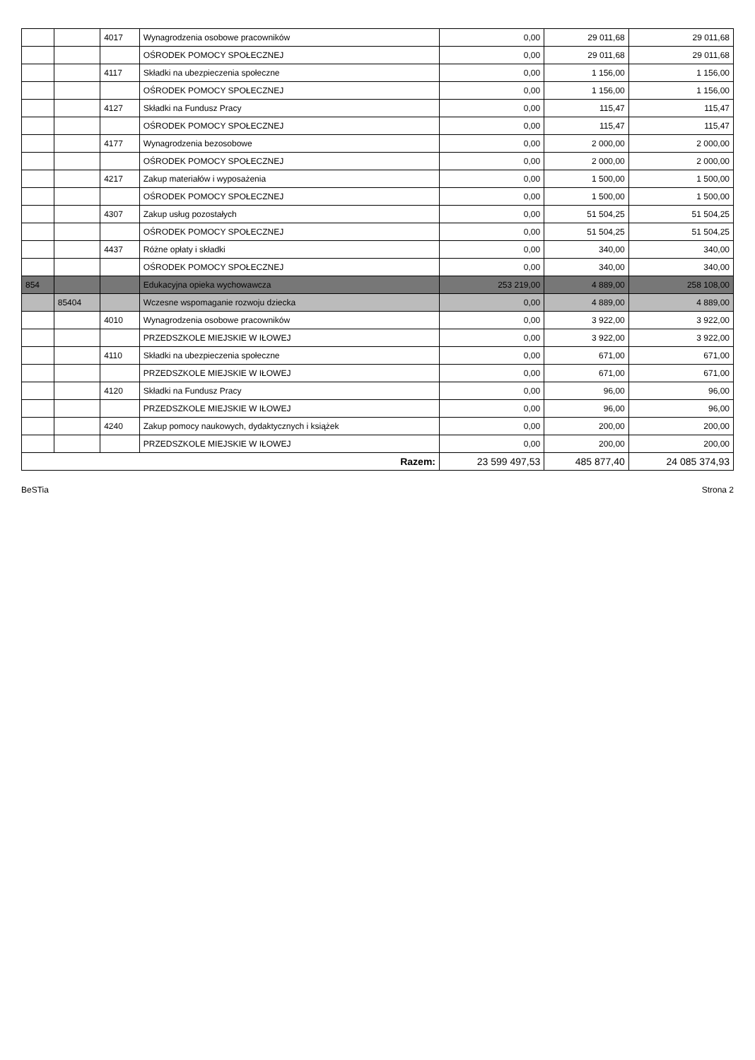| | | 4017 | Wynagrodzenia osobowe pracowników | 0,00 | 29 011,68 | 29 011,68 |
| | | | OŚRODEK POMOCY SPOŁECZNEJ | 0,00 | 29 011,68 | 29 011,68 |
| | | 4117 | Składki na ubezpieczenia społeczne | 0,00 | 1 156,00 | 1 156,00 |
| | | | OŚRODEK POMOCY SPOŁECZNEJ | 0,00 | 1 156,00 | 1 156,00 |
| | | 4127 | Składki na Fundusz Pracy | 0,00 | 115,47 | 115,47 |
| | | | OŚRODEK POMOCY SPOŁECZNEJ | 0,00 | 115,47 | 115,47 |
| | | 4177 | Wynagrodzenia bezosobowe | 0,00 | 2 000,00 | 2 000,00 |
| | | | OŚRODEK POMOCY SPOŁECZNEJ | 0,00 | 2 000,00 | 2 000,00 |
| | | 4217 | Zakup materiałów i wyposażenia | 0,00 | 1 500,00 | 1 500,00 |
| | | | OŚRODEK POMOCY SPOŁECZNEJ | 0,00 | 1 500,00 | 1 500,00 |
| | | 4307 | Zakup usług pozostałych | 0,00 | 51 504,25 | 51 504,25 |
| | | | OŚRODEK POMOCY SPOŁECZNEJ | 0,00 | 51 504,25 | 51 504,25 |
| | | 4437 | Różne opłaty i składki | 0,00 | 340,00 | 340,00 |
| | | | OŚRODEK POMOCY SPOŁECZNEJ | 0,00 | 340,00 | 340,00 |
| 854 | | | Edukacyjna opieka wychowawcza | 253 219,00 | 4 889,00 | 258 108,00 |
| | 85404 | | Wczesne wspomaganie rozwoju dziecka | 0,00 | 4 889,00 | 4 889,00 |
| | | 4010 | Wynagrodzenia osobowe pracowników | 0,00 | 3 922,00 | 3 922,00 |
| | | | PRZEDSZKOLE MIEJSKIE W IŁOWEJ | 0,00 | 3 922,00 | 3 922,00 |
| | | 4110 | Składki na ubezpieczenia społeczne | 0,00 | 671,00 | 671,00 |
| | | | PRZEDSZKOLE MIEJSKIE W IŁOWEJ | 0,00 | 671,00 | 671,00 |
| | | 4120 | Składki na Fundusz Pracy | 0,00 | 96,00 | 96,00 |
| | | | PRZEDSZKOLE MIEJSKIE W IŁOWEJ | 0,00 | 96,00 | 96,00 |
| | | 4240 | Zakup pomocy naukowych, dydaktycznych i książek | 0,00 | 200,00 | 200,00 |
| | | | PRZEDSZKOLE MIEJSKIE W IŁOWEJ | 0,00 | 200,00 | 200,00 |
| Razem: | | | | 23 599 497,53 | 485 877,40 | 24 085 374,93 |
BeSTia Strona 2